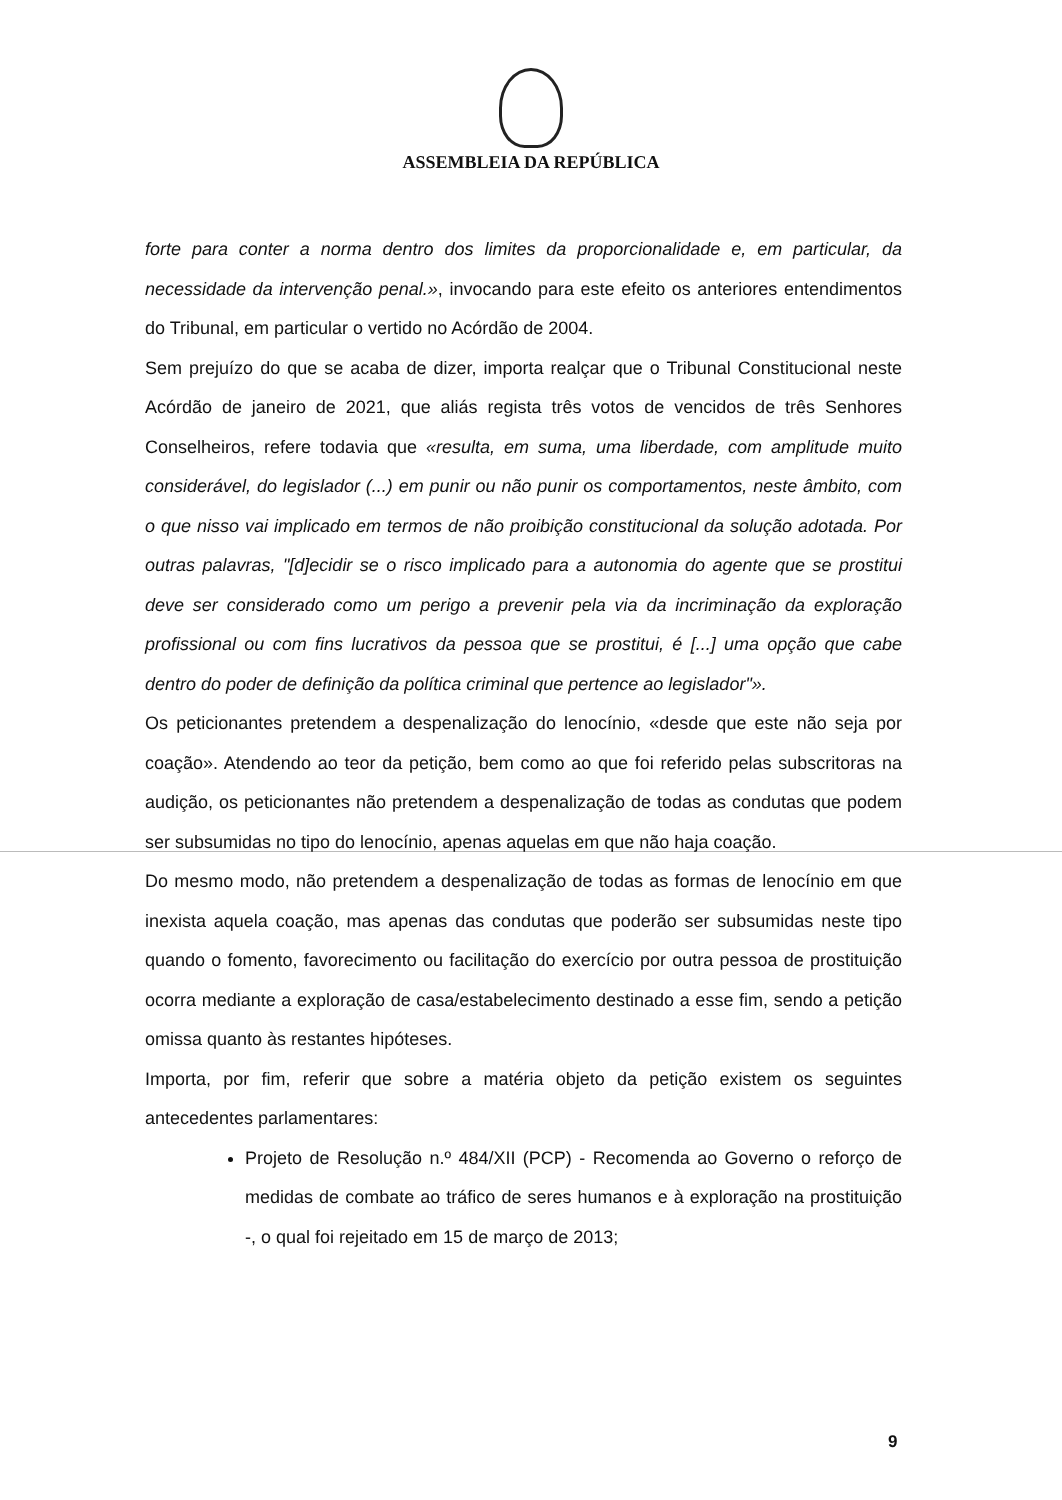ASSEMBLEIA DA REPÚBLICA
forte para conter a norma dentro dos limites da proporcionalidade e, em particular, da necessidade da intervenção penal.», invocando para este efeito os anteriores entendimentos do Tribunal, em particular o vertido no Acórdão de 2004.
Sem prejuízo do que se acaba de dizer, importa realçar que o Tribunal Constitucional neste Acórdão de janeiro de 2021, que aliás regista três votos de vencidos de três Senhores Conselheiros, refere todavia que «resulta, em suma, uma liberdade, com amplitude muito considerável, do legislador (...) em punir ou não punir os comportamentos, neste âmbito, com o que nisso vai implicado em termos de não proibição constitucional da solução adotada. Por outras palavras, "[d]ecidir se o risco implicado para a autonomia do agente que se prostitui deve ser considerado como um perigo a prevenir pela via da incriminação da exploração profissional ou com fins lucrativos da pessoa que se prostitui, é [...] uma opção que cabe dentro do poder de definição da política criminal que pertence ao legislador"».
Os peticionantes pretendem a despenalização do lenocínio, «desde que este não seja por coação». Atendendo ao teor da petição, bem como ao que foi referido pelas subscritoras na audição, os peticionantes não pretendem a despenalização de todas as condutas que podem ser subsumidas no tipo do lenocínio, apenas aquelas em que não haja coação.
Do mesmo modo, não pretendem a despenalização de todas as formas de lenocínio em que inexista aquela coação, mas apenas das condutas que poderão ser subsumidas neste tipo quando o fomento, favorecimento ou facilitação do exercício por outra pessoa de prostituição ocorra mediante a exploração de casa/estabelecimento destinado a esse fim, sendo a petição omissa quanto às restantes hipóteses.
Importa, por fim, referir que sobre a matéria objeto da petição existem os seguintes antecedentes parlamentares:
Projeto de Resolução n.º 484/XII (PCP) - Recomenda ao Governo o reforço de medidas de combate ao tráfico de seres humanos e à exploração na prostituição -, o qual foi rejeitado em 15 de março de 2013;
9